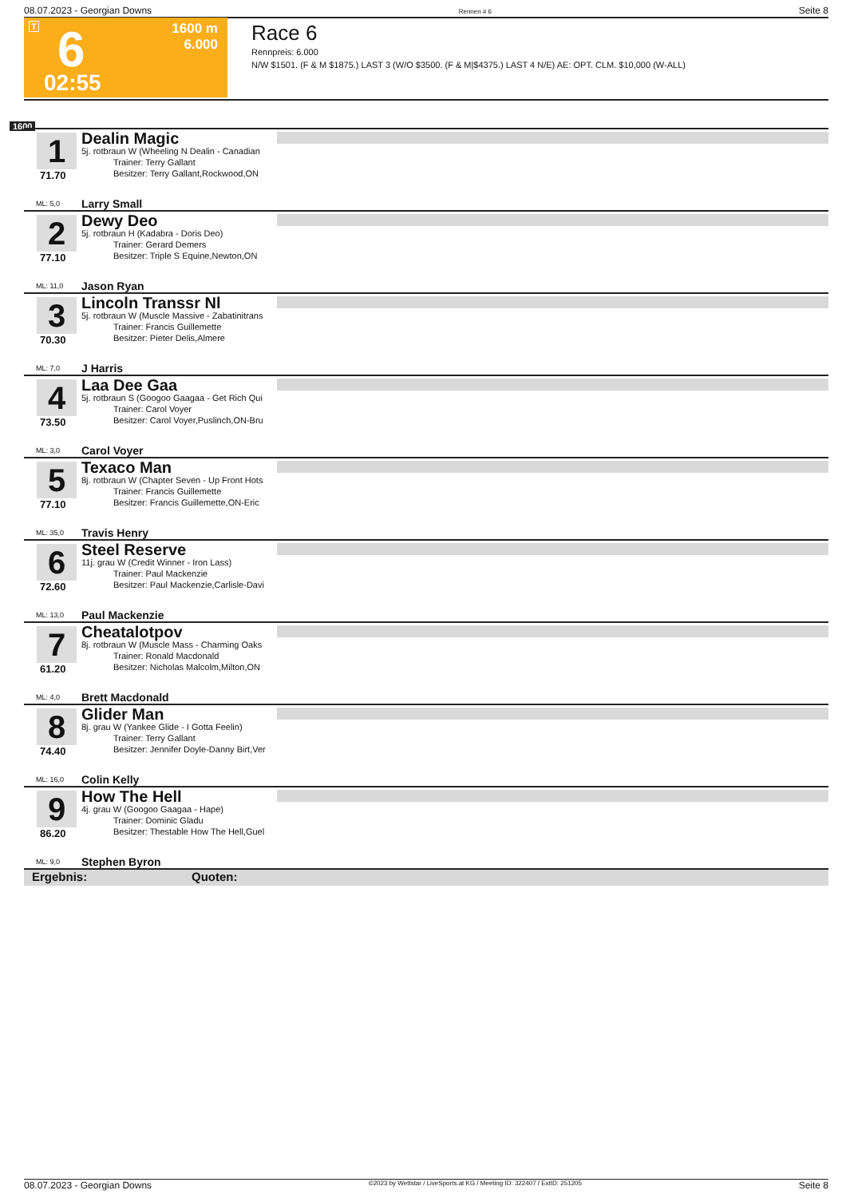08.07.2023 - Georgian Downs Rennen # 6 Seite 8
T 6
02:55
1600 m
6.000
Race 6
Rennpreis: 6.000
N/W $1501. (F & M $1875.) LAST 3 (W/O $3500. (F & M|$4375.) LAST 4 N/E) AE: OPT. CLM. $10,000 (W-ALL)
1600
1
71.70
ML: 5,0
Dealin Magic
5j. rotbraun W (Wheeling N Dealin - Canadian
Trainer: Terry Gallant
Besitzer: Terry Gallant,Rockwood,ON
Larry Small
2
77.10
ML: 11,0
Dewy Deo
5j. rotbraun H (Kadabra - Doris Deo)
Trainer: Gerard Demers
Besitzer: Triple S Equine,Newton,ON
Jason Ryan
3
70.30
ML: 7,0
Lincoln Transsr Nl
5j. rotbraun W (Muscle Massive - Zabatinitrans
Trainer: Francis Guillemette
Besitzer: Pieter Delis,Almere
J Harris
4
73.50
ML: 3,0
Laa Dee Gaa
5j. rotbraun S (Googoo Gaagaa - Get Rich Qui
Trainer: Carol Voyer
Besitzer: Carol Voyer,Puslinch,ON-Bru
Carol Voyer
5
77.10
ML: 35,0
Texaco Man
8j. rotbraun W (Chapter Seven - Up Front Hots
Trainer: Francis Guillemette
Besitzer: Francis Guillemette,ON-Eric
Travis Henry
6
72.60
ML: 13,0
Steel Reserve
11j. grau W (Credit Winner - Iron Lass)
Trainer: Paul Mackenzie
Besitzer: Paul Mackenzie,Carlisle-Davi
Paul Mackenzie
7
61.20
ML: 4,0
Cheatalotpov
8j. rotbraun W (Muscle Mass - Charming Oaks
Trainer: Ronald Macdonald
Besitzer: Nicholas Malcolm,Milton,ON
Brett Macdonald
8
74.40
ML: 16,0
Glider Man
8j. grau W (Yankee Glide - I Gotta Feelin)
Trainer: Terry Gallant
Besitzer: Jennifer Doyle-Danny Birt,Ver
Colin Kelly
9
86.20
ML: 9,0
How The Hell
4j. grau W (Googoo Gaagaa - Hape)
Trainer: Dominic Gladu
Besitzer: Thestable How The Hell,Guel
Stephen Byron
Ergebnis: Quoten:
08.07.2023 - Georgian Downs ©2023 by Wettstar / LiveSports.at KG / Meeting ID: 322407 / ExtID: 251205 Seite 8